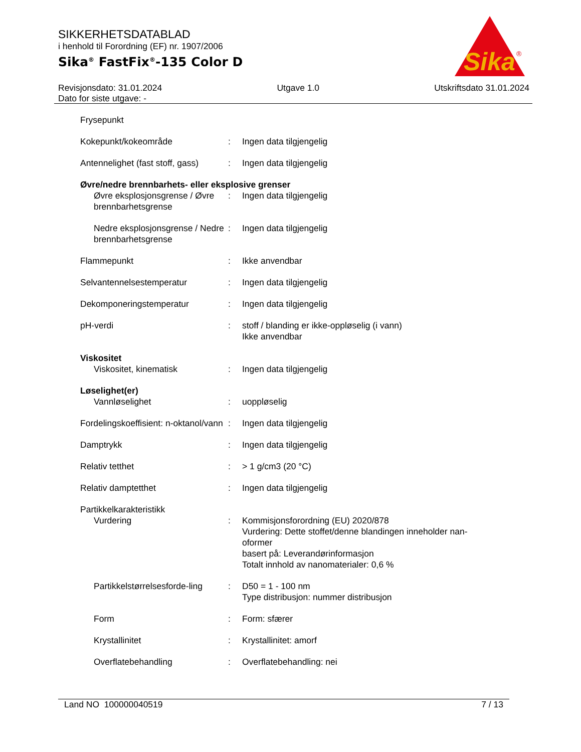SIKKERHETSDATABLAD
i henhold til Forordning (EF) nr. 1907/2006
Sika<sup>®</sup> FastFix<sup>®</sup>-135 Color D
Sika
®
Revisjonsdato: 31.01.2024 Utgave 1.0 Utskriftsdato 31.01.2024
Dato for siste utgave: -
| Frysepunkt | | |
| Kokepunkt/kokeområde | : | Ingen data tilgjengelig |
| Antennelighet (fast stoff, gass) | : | Ingen data tilgjengelig |
| Øvre/nedre brennbarhets- eller eksplosive grenser | | |
| Øvre eksplosjonsgrense / Øvre brennbarhetsgrense | : | Ingen data tilgjengelig |
| Nedre eksplosjonsgrense / Nedre brennbarhetsgrense | : | Ingen data tilgjengelig |
| Flammepunkt | : | Ikke anvendbar |
| Selvantennelsestemperatur | : | Ingen data tilgjengelig |
| Dekomponeringstemperatur | : | Ingen data tilgjengelig |
| pH-verdi | : | stoff / blanding er ikke-oppløselig (i vann) Ikke anvendbar |
| Viskositet | | |
| Viskositet, kinematisk | : | Ingen data tilgjengelig |
| Løselighet(er) | | |
| Vannløselighet | : | uoppløselig |
| Fordelingskoeffisient: n-oktanol/vann | : | Ingen data tilgjengelig |
| Damptrykk | : | Ingen data tilgjengelig |
| Relativ tetthet | : | > 1 g/cm3 (20 °C) |
| Relativ damptetthet | : | Ingen data tilgjengelig |
| Partikkelkarakteristikk | | |
| Vurdering | : | Kommisjonsforordning (EU) 2020/878 Vurdering: Dette stoffet/denne blandingen inneholder nan-oformer basert på: Leverandørinformasjon Totalt innhold av nanomaterialer: 0,6 % |
| Partikkelstørrelsesforde-ling | : | D50 = 1 - 100 nm Type distribusjon: nummer distribusjon |
| Form | : | Form: sfærer |
| Krystallinitet | : | Krystallinitet: amorf |
| Overflatebehandling | : | Overflatebehandling: nei |
Land NO 100000040519 7 / 13